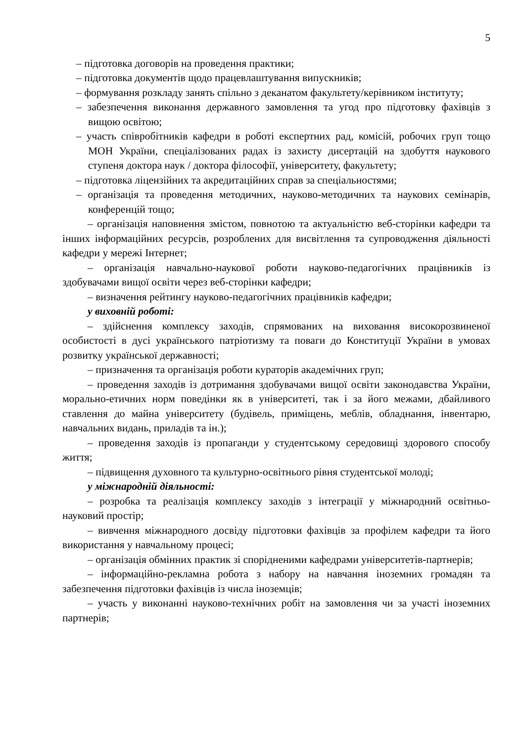5
– підготовка договорів на проведення практики;
– підготовка документів щодо працевлаштування випускників;
– формування розкладу занять спільно з деканатом факультету/керівником інституту;
– забезпечення виконання державного замовлення та угод про підготовку фахівців з вищою освітою;
– участь співробітників кафедри в роботі експертних рад, комісій, робочих груп тощо МОН України, спеціалізованих радах із захисту дисертацій на здобуття наукового ступеня доктора наук / доктора філософії, університету, факультету;
– підготовка ліцензійних та акредитаційних справ за спеціальностями;
– організація та проведення методичних, науково-методичних та наукових семінарів, конференцій тощо;
– організація наповнення змістом, повнотою та актуальністю веб-сторінки кафедри та інших інформаційних ресурсів, розроблених для висвітлення та супроводження діяльності кафедри у мережі Інтернет;
– організація навчально-наукової роботи науково-педагогічних працівників із здобувачами вищої освіти через веб-сторінки кафедри;
– визначення рейтингу науково-педагогічних працівників кафедри;
у виховній роботі:
– здійснення комплексу заходів, спрямованих на виховання високорозвиненої особистості в дусі українського патріотизму та поваги до Конституції України в умовах розвитку української державності;
– призначення та організація роботи кураторів академічних груп;
– проведення заходів із дотримання здобувачами вищої освіти законодавства України, морально-етичних норм поведінки як в університеті, так і за його межами, дбайливого ставлення до майна університету (будівель, приміщень, меблів, обладнання, інвентарю, навчальних видань, приладів та ін.);
– проведення заходів із пропаганди у студентському середовищі здорового способу життя;
– підвищення духовного та культурно-освітнього рівня студентської молоді;
у міжнародній діяльності:
– розробка та реалізація комплексу заходів з інтеграції у міжнародний освітньо-науковий простір;
– вивчення міжнародного досвіду підготовки фахівців за профілем кафедри та його використання у навчальному процесі;
– організація обмінних практик зі спорідненими кафедрами університетів-партнерів;
– інформаційно-рекламна робота з набору на навчання іноземних громадян та забезпечення підготовки фахівців із числа іноземців;
– участь у виконанні науково-технічних робіт на замовлення чи за участі іноземних партнерів;